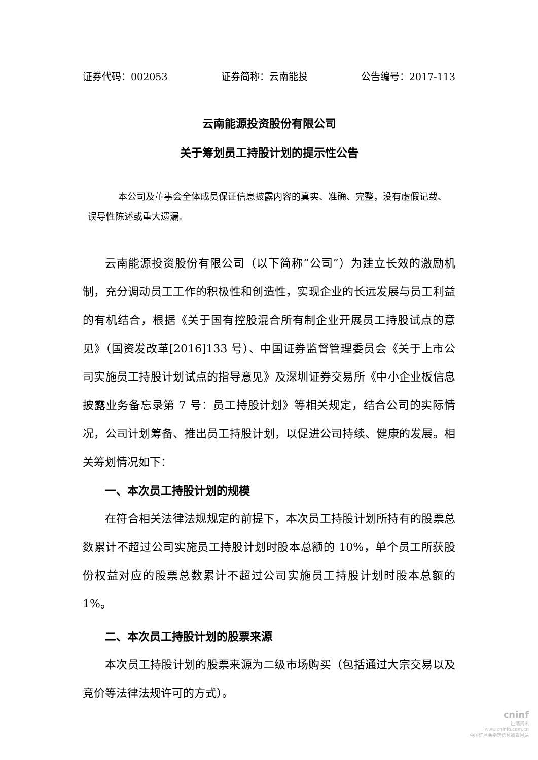证券代码：002053 证券简称：云南能投 公告编号：2017-113
云南能源投资股份有限公司
关于筹划员工持股计划的提示性公告
本公司及董事会全体成员保证信息披露内容的真实、准确、完整，没有虚假记载、误导性陈述或重大遗漏。
云南能源投资股份有限公司（以下简称“公司”）为建立长效的激励机制，充分调动员工工作的积极性和创造性，实现企业的长远发展与员工利益的有机结合，根据《关于国有控股混合所有制企业开展员工持股试点的意见》（国资发改革[2016]133 号）、中国证券监督管理委员会《关于上市公司实施员工持股计划试点的指导意见》及深圳证券交易所《中小企业板信息披露业务备忘录第 7 号：员工持股计划》等相关规定，结合公司的实际情况，公司计划筹备、推出员工持股计划，以促进公司持续、健康的发展。相关筹划情况如下：
一、本次员工持股计划的规模
在符合相关法律法规规定的前提下，本次员工持股计划所持有的股票总数累计不超过公司实施员工持股计划时股本总额的 10%，单个员工所获股份权益对应的股票总数累计不超过公司实施员工持股计划时股本总额的 1%。
二、本次员工持股计划的股票来源
本次员工持股计划的股票来源为二级市场购买（包括通过大宗交易以及竞价等法律法规许可的方式）。
cninf
巨潮资讯
www.cninfo.com.cn
中国证监会指定信息披露网站